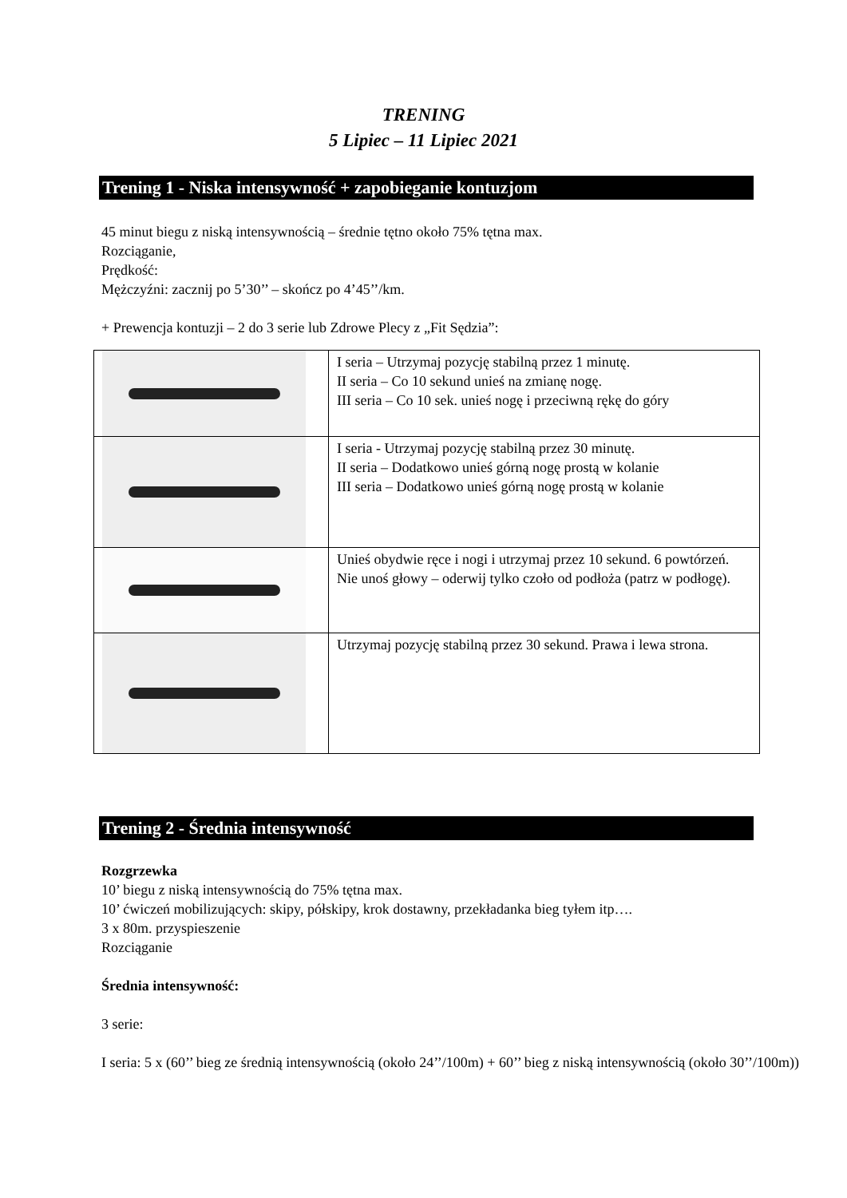TRENING
5 Lipiec – 11 Lipiec 2021
Trening 1 - Niska intensywność + zapobieganie kontuzjom
45 minut biegu z niską intensywnością – średnie tętno około 75% tętna max.
Rozciąganie,
Prędkość:
Mężczyźni: zacznij po 5’30’’ – skończ po 4’45’’/km.
+ Prewencja kontuzji – 2 do 3 serie lub Zdrowe Plecy z „Fit Sędzia”:
| | I seria – Utrzymaj pozycję stabilną przez 1 minutę. II seria – Co 10 sekund unieś na zmianę nogę. III seria – Co 10 sek. unieś nogę i przeciwną rękę do góry |
| | I seria - Utrzymaj pozycję stabilną przez 30 minutę. II seria – Dodatkowo unieś górną nogę prostą w kolanie III seria – Dodatkowo unieś górną nogę prostą w kolanie |
| | Unieś obydwie ręce i nogi i utrzymaj przez 10 sekund. 6 powtórzeń. Nie unoś głowy – oderwij tylko czoło od podłoża (patrz w podłogę). |
| | Utrzymaj pozycję stabilną przez 30 sekund. Prawa i lewa strona. |
Trening 2 - Średnia intensywność
Rozgrzewka
10’ biegu z niską intensywnością do 75% tętna max.
10’ ćwiczeń mobilizujących: skipy, półskipy, krok dostawny, przekładanka bieg tyłem itp….
3 x 80m. przyspieszenie
Rozciąganie
Średnia intensywność:
3 serie:
I seria: 5 x (60’’ bieg ze średnią intensywnością (około 24’’/100m) + 60’’ bieg z niską intensywnością (około 30’’/100m))